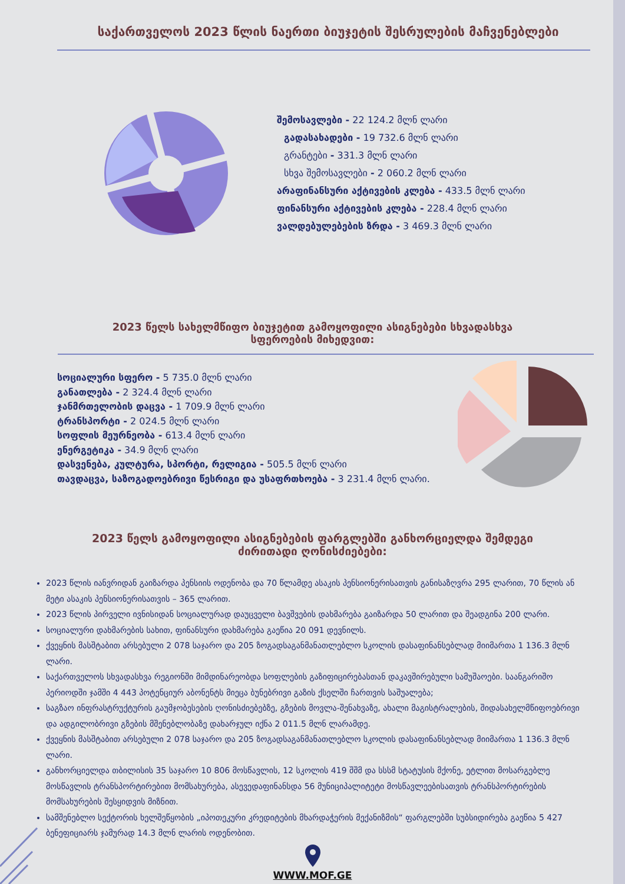საქართველოს 2023 წლის ნაერთი ბიუჯეტის შესრულების მაჩვენებლები
შემოსავლები - 22 124.2 მლნ ლარი
გადასახადები - 19 732.6 მლნ ლარი
გრანტები - 331.3 მლნ ლარი
სხვა შემოსავლები - 2 060.2 მლნ ლარი
არაფინანსური აქტივების კლება - 433.5 მლნ ლარი
ფინანსური აქტივების კლება - 228.4 მლნ ლარი
ვალდებულებების ზრდა - 3 469.3 მლნ ლარი
2023 წელს სახელმწიფო ბიუჯეტით გამოყოფილი ასიგნებები სხვადასხვა
სფეროების მიხედვით:
სოციალური სფერო - 5 735.0 მლნ ლარი
განათლება - 2 324.4 მლნ ლარი
ჯანმრთელობის დაცვა - 1 709.9 მლნ ლარი
ტრანსპორტი - 2 024.5 მლნ ლარი
სოფლის მეურნეობა - 613.4 მლნ ლარი
ენერგეტიკა - 34.9 მლნ ლარი
დასვენება, კულტურა, სპორტი, რელიგია - 505.5 მლნ ლარი
თავდაცვა, საზოგადოებრივი წესრიგი და უსაფრთხოება - 3 231.4 მლნ ლარი.
2023 წელს გამოყოფილი ასიგნებების ფარგლებში განხორციელდა შემდეგი
ძირითადი ღონისძიებები:
2023 წლის იანვრიდან გაიზარდა პენსიის ოდენობა და 70 წლამდე ასაკის პენსიონერისათვის განისაზღვრა 295 ლარით, 70 წლის ან მეტი ასაკის პენსიონერისათვის – 365 ლარით.
2023 წლის პირველი ივნისიდან სოციალურად დაუცველი ბავშვების დახმარება გაიზარდა 50 ლარით და შეადგინა 200 ლარი.
სოციალური დახმარების სახით, ფინანსური დახმარება გაეწია 20 091 დევნილს.
ქვეყნის მასშტაბით არსებული 2 078 საჯარო და 205 ზოგადსაგანმანათლებლო სკოლის დასაფინანსებლად მიიმართა 1 136.3 მლნ ლარი.
საქართველოს სხვადასხვა რეგიონში მიმდინარეობდა სოფლების გაზიფიცირებასთან დაკავშირებული სამუშაოები. საანგარიშო პერიოდში ჯამში 4 443 პოტენციურ აბონენტს მიეცა ბუნებრივი გაზის ქსელში ჩართვის საშუალება;
საგზაო ინფრასტრუქტურის გაუმჯობესების ღონისძიებებზე, გზების მოვლა-შენახვაზე, ახალი მაგისტრალების, შიდასახელმწიფოებრივი და ადგილობრივი გზების მშენებლობაზე დახარჯულ იქნა 2 011.5 მლნ ლარამდე.
ქვეყნის მასშტაბით არსებული 2 078 საჯარო და 205 ზოგადსაგანმანათლებლო სკოლის დასაფინანსებლად მიიმართა 1 136.3 მლნ ლარი.
განხორციელდა თბილისის 35 საჯარო 10 806 მოსწავლის, 12 სკოლის 419 შშმ და სსსმ სტატუსის მქონე, ეტლით მოსარგებლე მოსწავლის ტრანსპორტირებით მომსახურება, ასევედაფინანსდა 56 მუნიციპალიტეტი მოსწავლეებისათვის ტრანსპორტირების მომსახურების შესყიდვის მიზნით.
სამშენებლო სექტორის ხელშეწყობის „იპოთეკური კრედიტების მხარდაჭერის მექანიზმის“ ფარგლებში სუბსიდირება გაეწია 5 427 ბენეფიციარს ჯამურად 14.3 მლნ ლარის ოდენობით.
WWW.MOF.GE